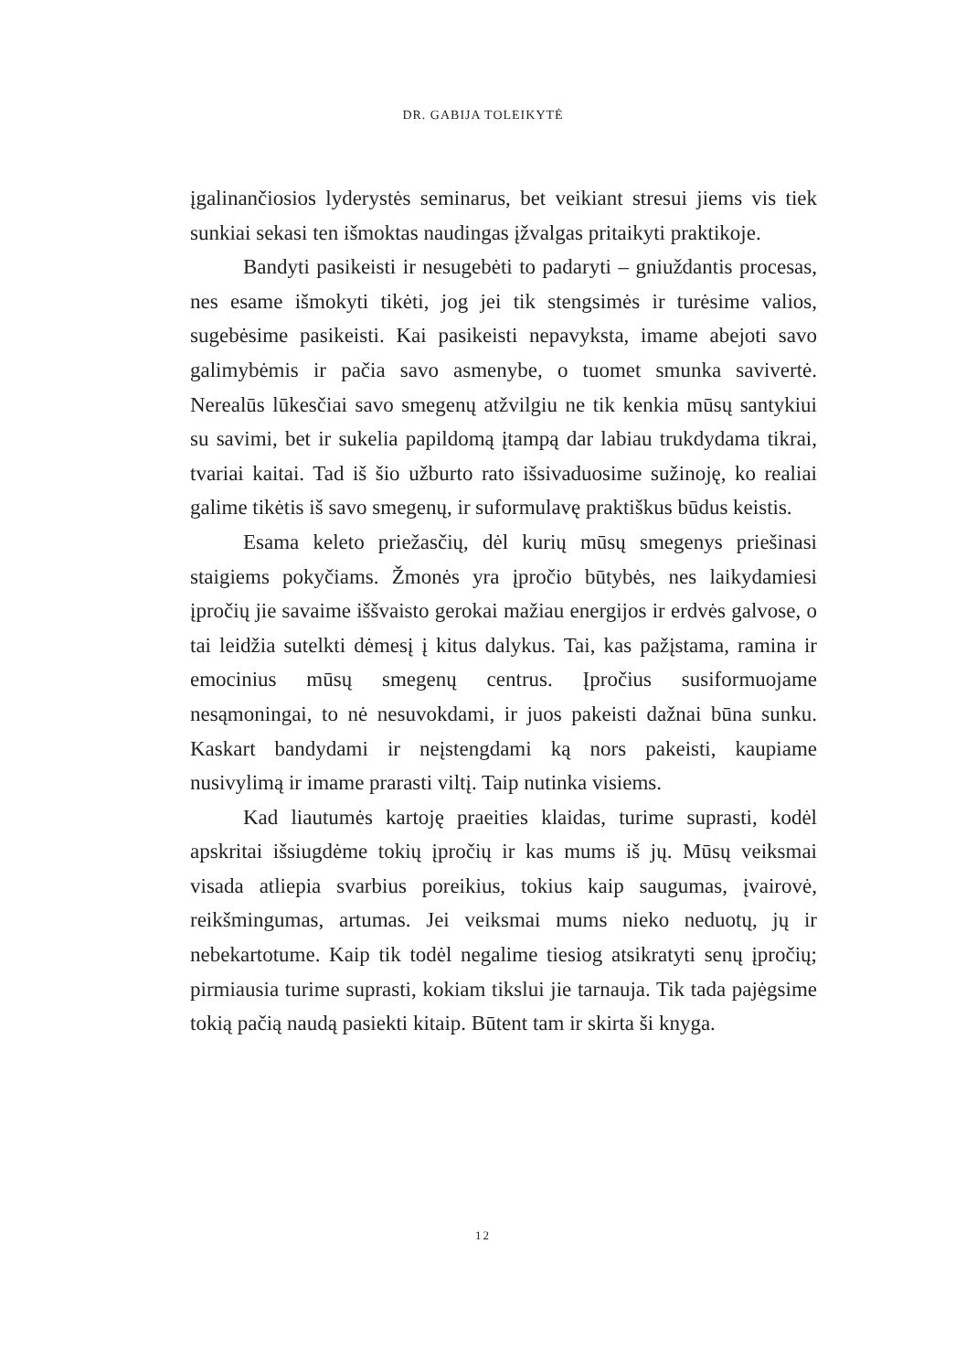DR. GABIJA TOLEIKYTĖ
įgalinančiosios lyderystės seminarus, bet veikiant stresui jiems vis tiek sunkiai sekasi ten išmoktas naudingas įžvalgas pritaikyti praktikoje.
Bandyti pasikeisti ir nesugebėti to padaryti – gniuždantis procesas, nes esame išmokyti tikėti, jog jei tik stengsimės ir turėsime valios, sugebėsime pasikeisti. Kai pasikeisti nepavyksta, imame abejoti savo galimybėmis ir pačia savo asmenybe, o tuomet smunka savivertė. Nerealūs lūkesčiai savo smegenų atžvilgiu ne tik kenkia mūsų santykiui su savimi, bet ir sukelia papildomą įtampą dar labiau trukdydama tikrai, tvariai kaitai. Tad iš šio užburto rato išsivaduosime sužinoję, ko realiai galime tikėtis iš savo smegenų, ir suformulavę praktiškus būdus keistis.
Esama keleto priežasčių, dėl kurių mūsų smegenys priešinasi staigiems pokyčiams. Žmonės yra įpročio būtybės, nes laikydamiesi įpročių jie savaime iššvaisto gerokai mažiau energijos ir erdvės galvose, o tai leidžia sutelkti dėmesį į kitus dalykus. Tai, kas pažįstama, ramina ir emocinius mūsų smegenų centrus. Įpročius susiformuojame nesąmoningai, to nė nesuvokdami, ir juos pakeisti dažnai būna sunku. Kaskart bandydami ir neįstengdami ką nors pakeisti, kaupiame nusivylimą ir imame prarasti viltį. Taip nutinka visiems.
Kad liautumės kartoję praeities klaidas, turime suprasti, kodėl apskritai išsiugdėme tokių įpročių ir kas mums iš jų. Mūsų veiksmai visada atliepia svarbius poreikius, tokius kaip saugumas, įvairovė, reikšmingumas, artumas. Jei veiksmai mums nieko neduotų, jų ir nebekartotume. Kaip tik todėl negalime tiesiog atsikratyti senų įpročių; pirmiausia turime suprasti, kokiam tikslui jie tarnauja. Tik tada pajėgsime tokią pačią naudą pasiekti kitaip. Būtent tam ir skirta ši knyga.
12